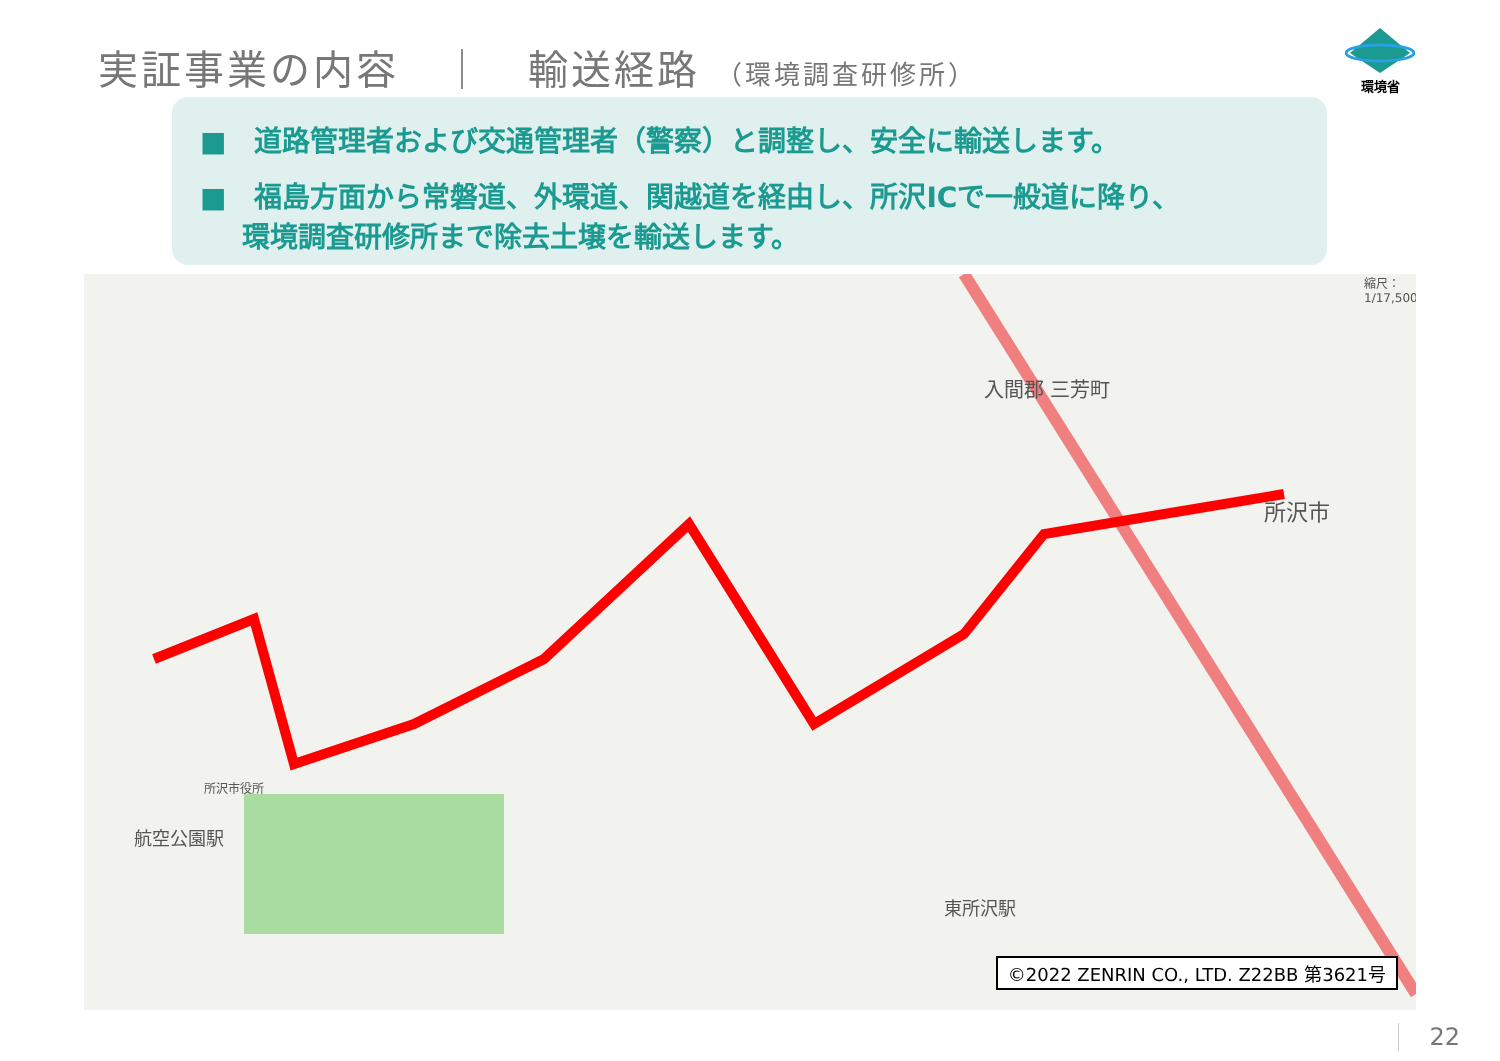実証事業の内容　｜　輸送経路 （環境調査研修所）
環境省
■　道路管理者および交通管理者（警察）と調整し、安全に輸送します。
■　福島方面から常磐道、外環道、関越道を経由し、所沢ICで一般道に降り、
環境調査研修所まで除去土壌を輸送します。
入間郡 三芳町
所沢市
航空公園駅
東所沢駅
所沢市役所
縮尺：1/17,500
©2022 ZENRIN CO., LTD. Z22BB 第3621号
22